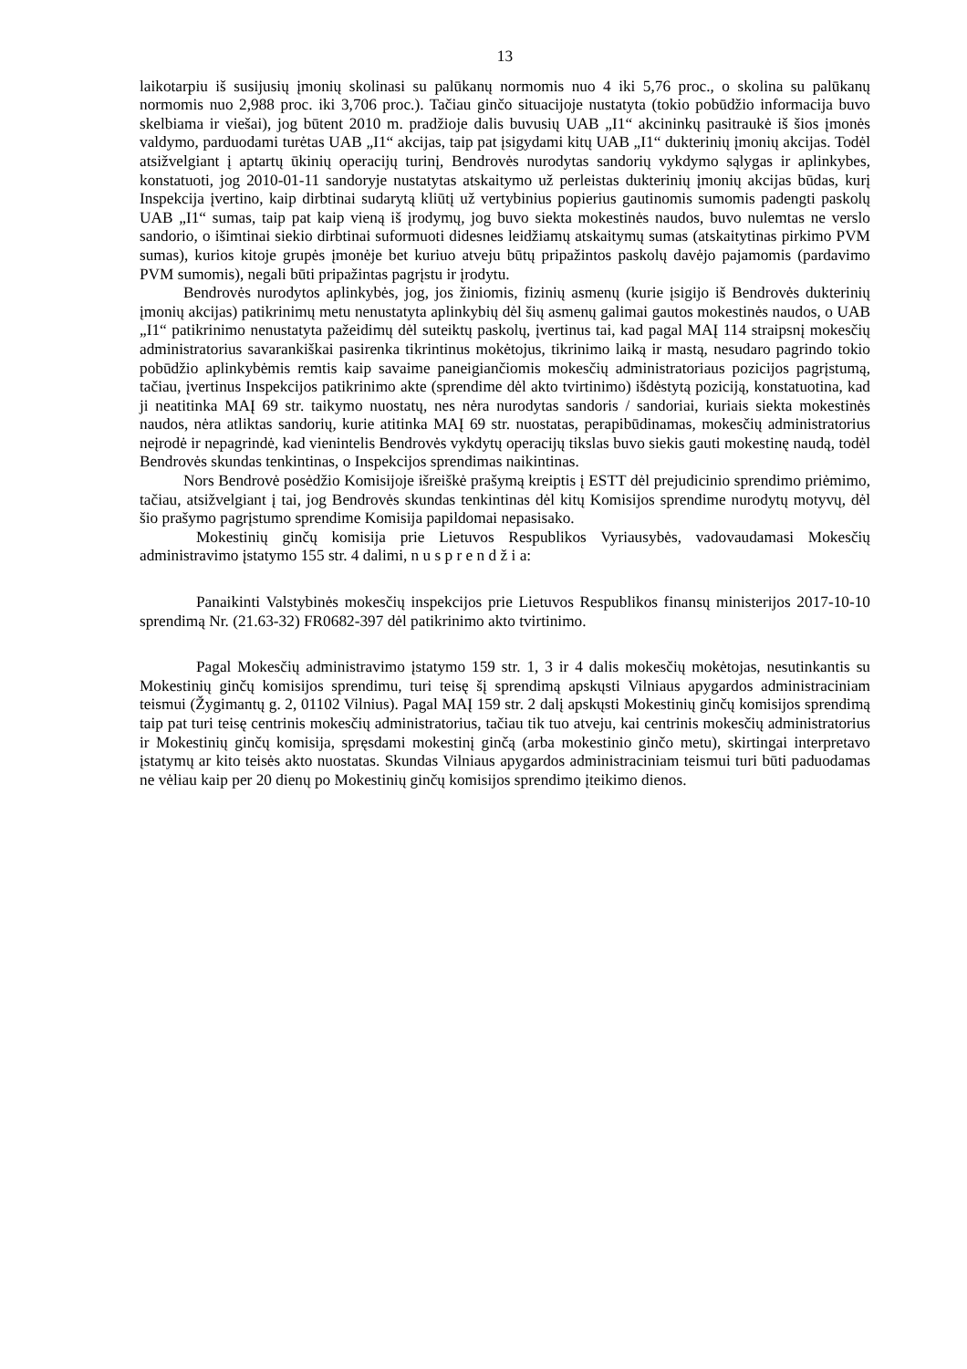13
laikotarpiu iš susijusių įmonių skolinasi su palūkanų normomis nuo 4 iki 5,76 proc., o skolina su palūkanų normomis nuo 2,988 proc. iki 3,706 proc.). Tačiau ginčo situacijoje nustatyta (tokio pobūdžio informacija buvo skelbiama ir viešai), jog būtent 2010 m. pradžioje dalis buvusių UAB „I1“ akcininkų pasitraukė iš šios įmonės valdymo, parduodami turėtas UAB „I1“ akcijas, taip pat įsigydami kitų UAB „I1“ dukterinių įmonių akcijas. Todėl atsižvelgiant į aptartų ūkinių operacijų turinį, Bendrovės nurodytas sandorių vykdymo sąlygas ir aplinkybes, konstatuoti, jog 2010-01-11 sandoryje nustatytas atskaitymo už perleistas dukterinių įmonių akcijas būdas, kurį Inspekcija įvertino, kaip dirbtinai sudarytą kliūtį už vertybinius popierius gautinomis sumomis padengti paskolų UAB „I1“ sumas, taip pat kaip vieną iš įrodymų, jog buvo siekta mokestinės naudos, buvo nulemtas ne verslo sandorio, o išimtinai siekio dirbtinai suformuoti didesnes leidžiamų atskaitymų sumas (atskaitytinas pirkimo PVM sumas), kurios kitoje grupės įmonėje bet kuriuo atveju būtų pripažintos paskolų davėjo pajamomis (pardavimo PVM sumomis), negali būti pripažintas pagrįstu ir įrodytu.
Bendrovės nurodytos aplinkybės, jog, jos žiniomis, fizinių asmenų (kurie įsigijo iš Bendrovės dukterinių įmonių akcijas) patikrinimų metu nenustatyta aplinkybių dėl šių asmenų galimai gautos mokestinės naudos, o UAB „I1“ patikrinimo nenustatyta pažeidimų dėl suteiktų paskolų, įvertinus tai, kad pagal MAĮ 114 straipsnį mokesčių administratorius savarankiškai pasirenka tikrintinus mokėtojus, tikrinimo laiką ir mastą, nesudaro pagrindo tokio pobūdžio aplinkybėmis remtis kaip savaime paneigiančiomis mokesčių administratoriaus pozicijos pagrįstumą, tačiau, įvertinus Inspekcijos patikrinimo akte (sprendime dėl akto tvirtinimo) išdėstytą poziciją, konstatuotina, kad ji neatitinka MAĮ 69 str. taikymo nuostatų, nes nėra nurodytas sandoris / sandoriai, kuriais siekta mokestinės naudos, nėra atliktas sandorių, kurie atitinka MAĮ 69 str. nuostatas, perapibūdinamas, mokesčių administratorius neįrodė ir nepagrindė, kad vienintelis Bendrovės vykdytų operacijų tikslas buvo siekis gauti mokestinę naudą, todėl Bendrovės skundas tenkintinas, o Inspekcijos sprendimas naikintinas.
Nors Bendrovė posėdžio Komisijoje išreiškė prašymą kreiptis į ESTT dėl prejudicinio sprendimo priėmimo, tačiau, atsižvelgiant į tai, jog Bendrovės skundas tenkintinas dėl kitų Komisijos sprendime nurodytų motyvų, dėl šio prašymo pagrįstumo sprendime Komisija papildomai nepasisako.
Mokestinių ginčų komisija prie Lietuvos Respublikos Vyriausybės, vadovaudamasi Mokesčių administravimo įstatymo 155 str. 4 dalimi, n u s p r e n d ž i a:
Panaikinti Valstybinės mokesčių inspekcijos prie Lietuvos Respublikos finansų ministerijos 2017-10-10 sprendimą Nr. (21.63-32) FR0682-397 dėl patikrinimo akto tvirtinimo.
Pagal Mokesčių administravimo įstatymo 159 str. 1, 3 ir 4 dalis mokesčių mokėtojas, nesutinkantis su Mokestinių ginčų komisijos sprendimu, turi teisę šį sprendimą apskųsti Vilniaus apygardos administraciniam teismui (Žygimantų g. 2, 01102 Vilnius). Pagal MAĮ 159 str. 2 dalį apskųsti Mokestinių ginčų komisijos sprendimą taip pat turi teisę centrinis mokesčių administratorius, tačiau tik tuo atveju, kai centrinis mokesčių administratorius ir Mokestinių ginčų komisija, spręsdami mokestinį ginčą (arba mokestinio ginčo metu), skirtingai interpretavo įstatymų ar kito teisės akto nuostatas. Skundas Vilniaus apygardos administraciniam teismui turi būti paduodamas ne vėliau kaip per 20 dienų po Mokestinių ginčų komisijos sprendimo įteikimo dienos.